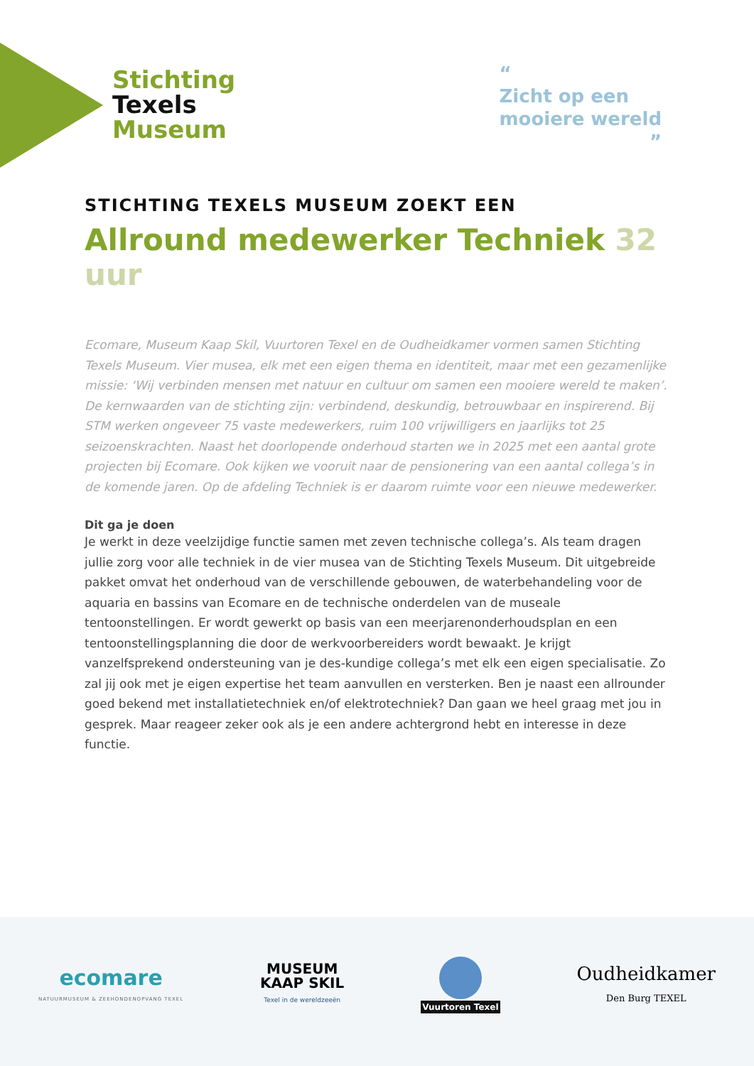Stichting
Texels
Museum
“
Zicht op een
mooiere wereld
”
STICHTING TEXELS MUSEUM ZOEKT EEN
Allround medewerker Techniek 32 uur
Ecomare, Museum Kaap Skil, Vuurtoren Texel en de Oudheidkamer vormen samen Stichting Texels Museum. Vier musea, elk met een eigen thema en identiteit, maar met een gezamenlijke missie: ‘Wij verbinden mensen met natuur en cultuur om samen een mooiere wereld te maken’. De kernwaarden van de stichting zijn: verbindend, deskundig, betrouwbaar en inspirerend. Bij STM werken ongeveer 75 vaste medewerkers, ruim 100 vrijwilligers en jaarlijks tot 25 seizoenskrachten. Naast het doorlopende onderhoud starten we in 2025 met een aantal grote projecten bij Ecomare. Ook kijken we vooruit naar de pensionering van een aantal collega’s in de komende jaren. Op de afdeling Techniek is er daarom ruimte voor een nieuwe medewerker.
Dit ga je doen
Je werkt in deze veelzijdige functie samen met zeven technische collega’s. Als team dragen jullie zorg voor alle techniek in de vier musea van de Stichting Texels Museum. Dit uitgebreide pakket omvat het onderhoud van de verschillende gebouwen, de waterbehandeling voor de aquaria en bassins van Ecomare en de technische onderdelen van de museale tentoonstellingen. Er wordt gewerkt op basis van een meerjarenonderhoudsplan en een tentoonstellingsplanning die door de werkvoorbereiders wordt bewaakt. Je krijgt vanzelfsprekend ondersteuning van je des-kundige collega’s met elk een eigen specialisatie. Zo zal jij ook met je eigen expertise het team aanvullen en versterken. Ben je naast een allrounder goed bekend met installatietechniek en/of elektrotechniek? Dan gaan we heel graag met jou in gesprek. Maar reageer zeker ook als je een andere achtergrond hebt en interesse in deze functie.
ecomare
NATUURMUSEUM & ZEEHONDENOPVANG TEXEL
MUSEUM
KAAP SKIL
Texel in de wereldzeeën
Vuurtoren Texel
Oudheidkamer
Den Burg TEXEL